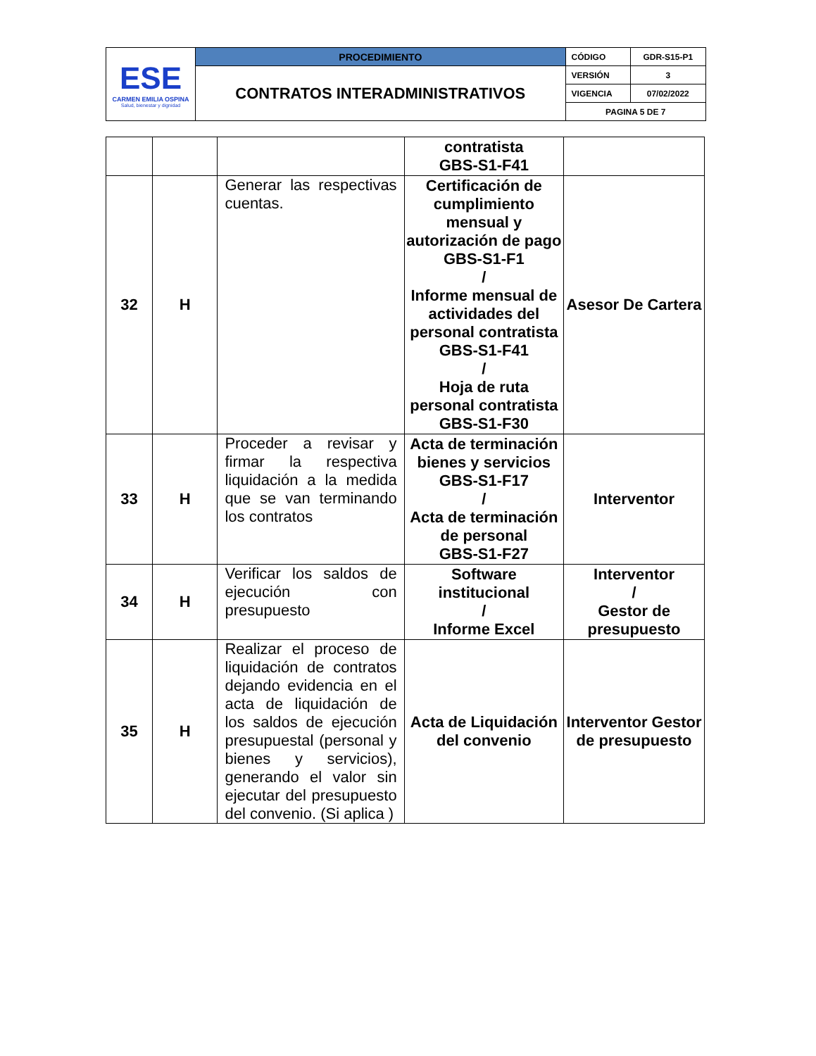| ESE CARMEN EMILIA OSPINA Salud, bienestar y dignidad | PROCEDIMIENTO | CÓDIGO | GDR-S15-P1 |
| | CONTRATOS INTERADMINISTRATIVOS | VERSIÓN | 3 |
| | | VIGENCIA | 07/02/2022 |
| | | PAGINA 5 DE 7 | |
| | | | contratista GBS-S1-F41 | |
| 32 | H | Generar las respectivas cuentas. | Certificación de cumplimiento mensual y autorización de pago GBS-S1-F1 / Informe mensual de actividades del personal contratista GBS-S1-F41 / Hoja de ruta personal contratista GBS-S1-F30 | Asesor De Cartera |
| 33 | H | Proceder a revisar y firmar la respectiva liquidación a la medida que se van terminando los contratos | Acta de terminación bienes y servicios GBS-S1-F17 / Acta de terminación de personal GBS-S1-F27 | Interventor |
| 34 | H | Verificar los saldos de ejecución con presupuesto | Software institucional / Informe Excel | Interventor / Gestor de presupuesto |
| 35 | H | Realizar el proceso de liquidación de contratos dejando evidencia en el acta de liquidación de los saldos de ejecución presupuestal (personal y bienes y servicios), generando el valor sin ejecutar del presupuesto del convenio. (Si aplica ) | Acta de Liquidación del convenio | Interventor Gestor de presupuesto |